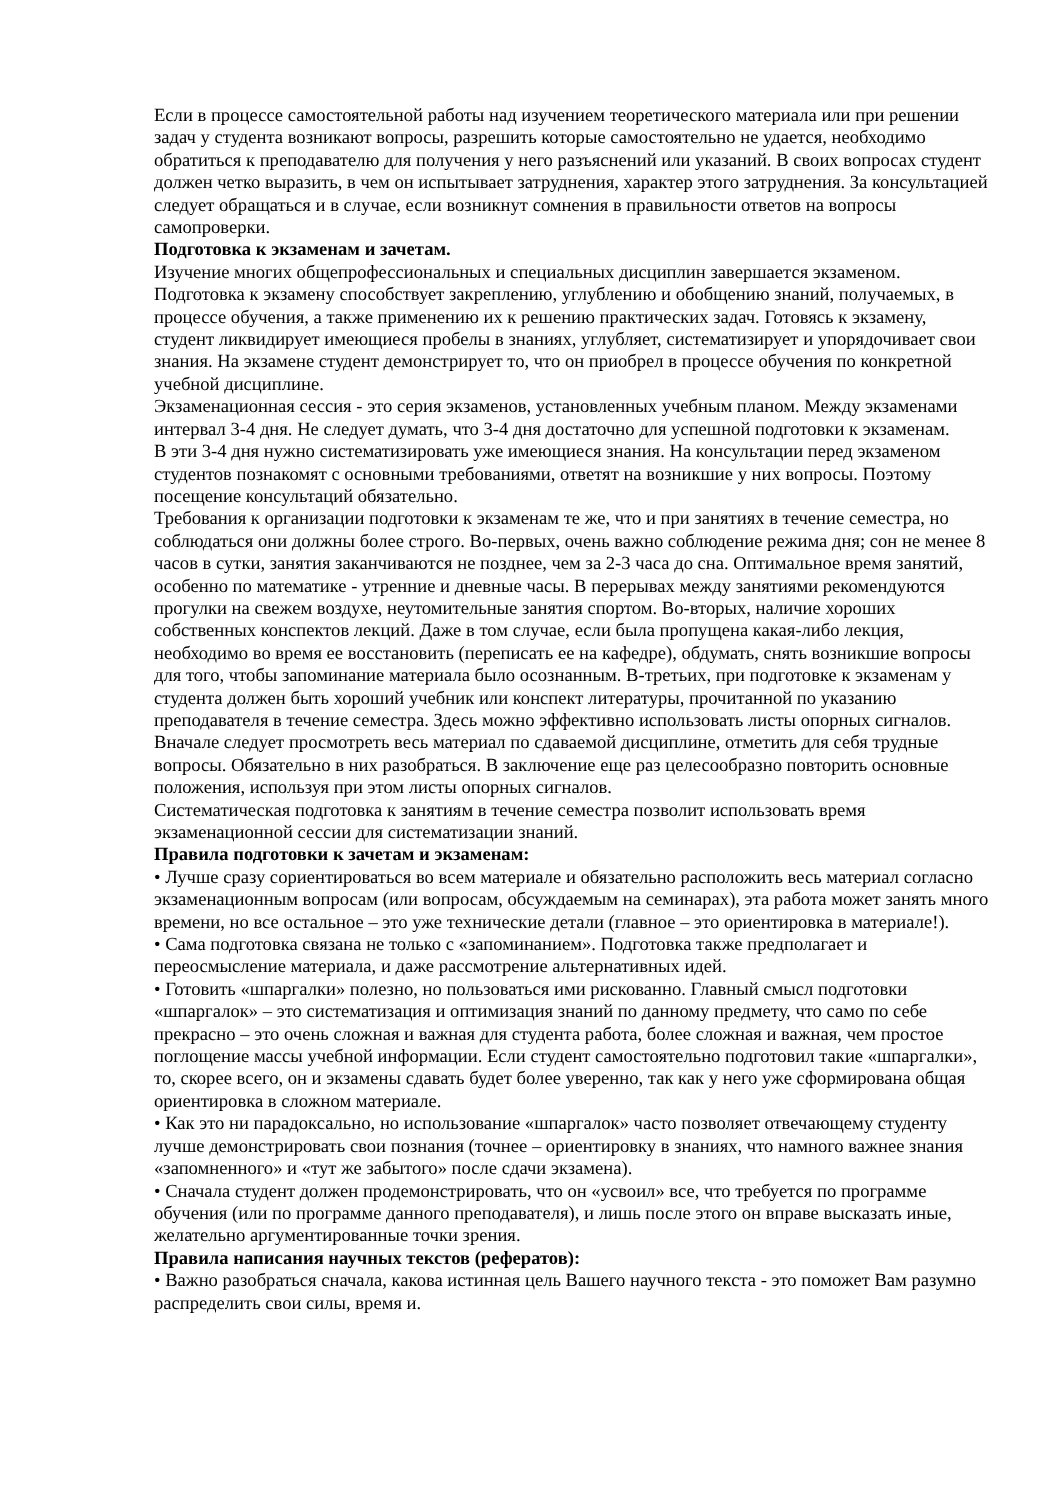Если в процессе самостоятельной работы над изучением теоретического материала или при решении задач у студента возникают вопросы, разрешить которые самостоятельно не удается, необходимо обратиться к преподавателю для получения у него разъяснений или указаний. В своих вопросах студент должен четко выразить, в чем он испытывает затруднения, характер этого затруднения. За консультацией следует обращаться и в случае, если возникнут сомнения в правильности ответов на вопросы самопроверки.
Подготовка к экзаменам и зачетам.
Изучение многих общепрофессиональных и специальных дисциплин завершается экзаменом. Подготовка к экзамену способствует закреплению, углублению и обобщению знаний, получаемых, в процессе обучения, а также применению их к решению практических задач. Готовясь к экзамену, студент ликвидирует имеющиеся пробелы в знаниях, углубляет, систематизирует и упорядочивает свои знания. На экзамене студент демонстрирует то, что он приобрел в процессе обучения по конкретной учебной дисциплине.
Экзаменационная сессия - это серия экзаменов, установленных учебным планом. Между экзаменами интервал 3-4 дня. Не следует думать, что 3-4 дня достаточно для успешной подготовки к экзаменам.
В эти 3-4 дня нужно систематизировать уже имеющиеся знания. На консультации перед экзаменом студентов познакомят с основными требованиями, ответят на возникшие у них вопросы. Поэтому посещение консультаций обязательно.
Требования к организации подготовки к экзаменам те же, что и при занятиях в течение семестра, но соблюдаться они должны более строго. Во-первых, очень важно соблюдение режима дня; сон не менее 8 часов в сутки, занятия заканчиваются не позднее, чем за 2-3 часа до сна. Оптимальное время занятий, особенно по математике - утренние и дневные часы. В перерывах между занятиями рекомендуются прогулки на свежем воздухе, неутомительные занятия спортом. Во-вторых, наличие хороших собственных конспектов лекций. Даже в том случае, если была пропущена какая-либо лекция, необходимо во время ее восстановить (переписать ее на кафедре), обдумать, снять возникшие вопросы для того, чтобы запоминание материала было осознанным. В-третьих, при подготовке к экзаменам у студента должен быть хороший учебник или конспект литературы, прочитанной по указанию преподавателя в течение семестра. Здесь можно эффективно использовать листы опорных сигналов.
Вначале следует просмотреть весь материал по сдаваемой дисциплине, отметить для себя трудные вопросы. Обязательно в них разобраться. В заключение еще раз целесообразно повторить основные положения, используя при этом листы опорных сигналов.
Систематическая подготовка к занятиям в течение семестра позволит использовать время экзаменационной сессии для систематизации знаний.
Правила подготовки к зачетам и экзаменам:
• Лучше сразу сориентироваться во всем материале и обязательно расположить весь материал согласно экзаменационным вопросам (или вопросам, обсуждаемым на семинарах), эта работа может занять много времени, но все остальное – это уже технические детали (главное – это ориентировка в материале!).
• Сама подготовка связана не только с «запоминанием». Подготовка также предполагает и переосмысление материала, и даже рассмотрение альтернативных идей.
• Готовить «шпаргалки» полезно, но пользоваться ими рискованно. Главный смысл подготовки «шпаргалок» – это систематизация и оптимизация знаний по данному предмету, что само по себе прекрасно – это очень сложная и важная для студента работа, более сложная и важная, чем простое поглощение массы учебной информации. Если студент самостоятельно подготовил такие «шпаргалки», то, скорее всего, он и экзамены сдавать будет более уверенно, так как у него уже сформирована общая ориентировка в сложном материале.
• Как это ни парадоксально, но использование «шпаргалок» часто позволяет отвечающему студенту лучше демонстрировать свои познания (точнее – ориентировку в знаниях, что намного важнее знания «запомненного» и «тут же забытого» после сдачи экзамена).
• Сначала студент должен продемонстрировать, что он «усвоил» все, что требуется по программе обучения (или по программе данного преподавателя), и лишь после этого он вправе высказать иные, желательно аргументированные точки зрения.
Правила написания научных текстов (рефератов):
• Важно разобраться сначала, какова истинная цель Вашего научного текста - это поможет Вам разумно распределить свои силы, время и.